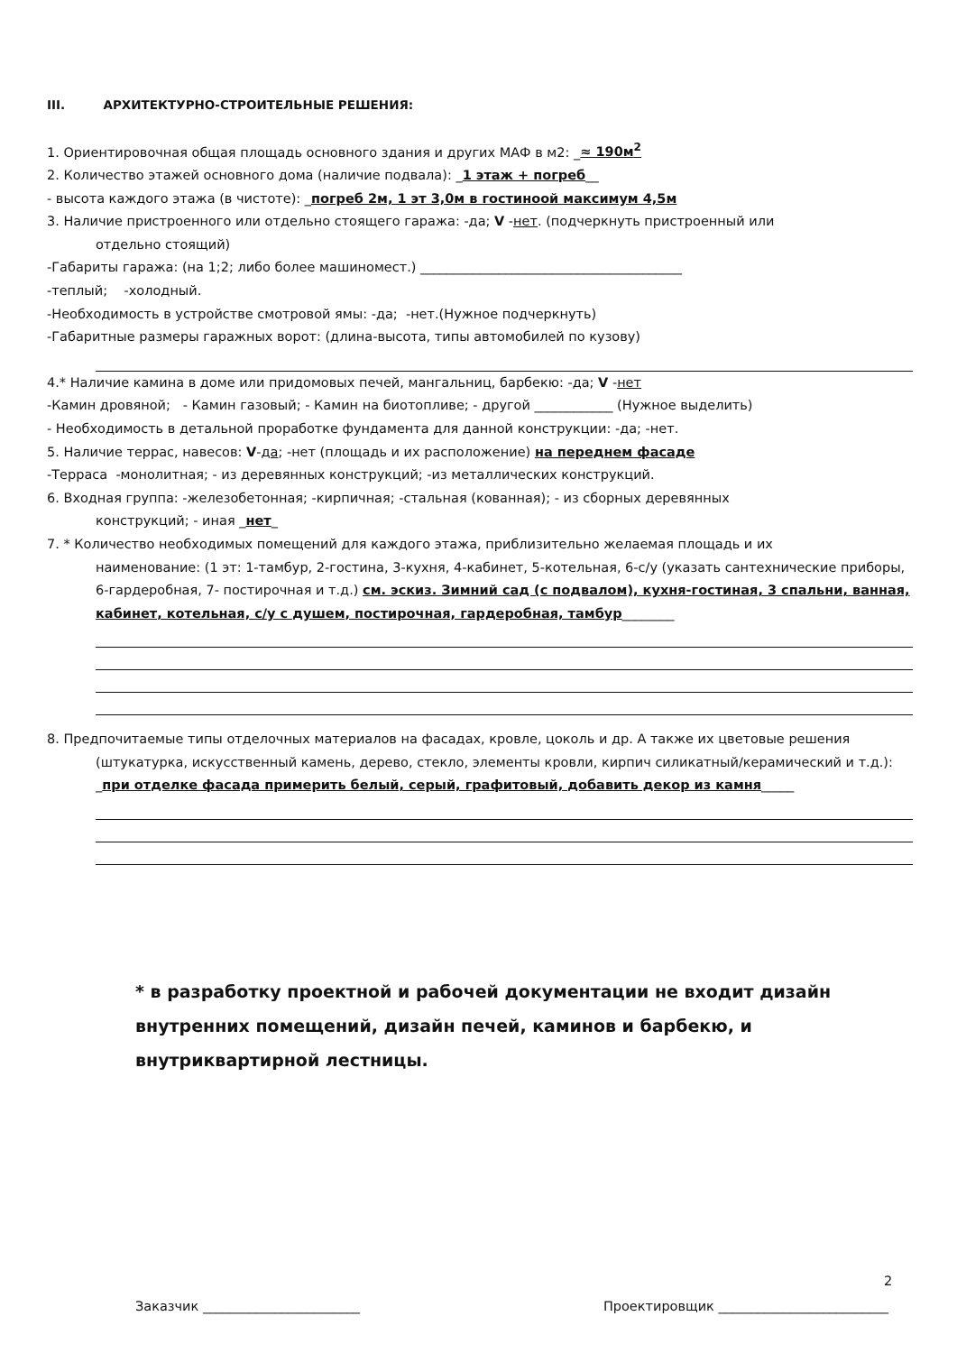III. АРХИТЕКТУРНО-СТРОИТЕЛЬНЫЕ РЕШЕНИЯ:
1. Ориентировочная общая площадь основного здания и других МАФ в м2: _≈ 190м<sup>2</sup>
2. Количество этажей основного дома (наличие подвала): _1 этаж + погреб__
- высота каждого этажа (в чистоте): _погреб 2м, 1 эт 3,0м в гостиноой максимум 4,5м
3. Наличие пристроенного или отдельно стоящего гаража: -да; V -нет. (подчеркнуть пристроенный или
отдельно стоящий)
-Габариты гаража: (на 1;2; либо более машиномест.) ________________________________________
-теплый; -холодный.
-Необходимость в устройстве смотровой ямы: -да; -нет.(Нужное подчеркнуть)
-Габаритные размеры гаражных ворот: (длина-высота, типы автомобилей по кузову)
4.* Наличие камина в доме или придомовых печей, мангальниц, барбекю: -да; V -нет
-Камин дровяной; - Камин газовый; - Камин на биотопливе; - другой ____________ (Нужное выделить)
- Необходимость в детальной проработке фундамента для данной конструкции: -да; -нет.
5. Наличие террас, навесов: V-да; -нет (площадь и их расположение) на переднем фасаде
-Терраса -монолитная; - из деревянных конструкций; -из металлических конструкций.
6. Входная группа: -железобетонная; -кирпичная; -стальная (кованная); - из сборных деревянных
конструкций; - иная _нет_
7. * Количество необходимых помещений для каждого этажа, приблизительно желаемая площадь и их
наименование: (1 эт: 1-тамбур, 2-гостина, 3-кухня, 4-кабинет, 5-котельная, 6-с/у (указать сантехнические приборы, 6-гардеробная, 7- постирочная и т.д.) см. эскиз. Зимний сад (с подвалом), кухня-гостиная, 3 спальни, ванная, кабинет, котельная, с/у с душем, постирочная, гардеробная, тамбур________
8. Предпочитаемые типы отделочных материалов на фасадах, кровле, цоколь и др. А также их цветовые решения
(штукатурка, искусственный камень, дерево, стекло, элементы кровли, кирпич силикатный/керамический и т.д.): _при отделке фасада примерить белый, серый, графитовый, добавить декор из камня_____
* в разработку проектной и рабочей документации не входит дизайн внутренних помещений, дизайн печей, каминов и барбекю, и внутриквартирной лестницы.
2
Заказчик ________________________ Проектировщик __________________________